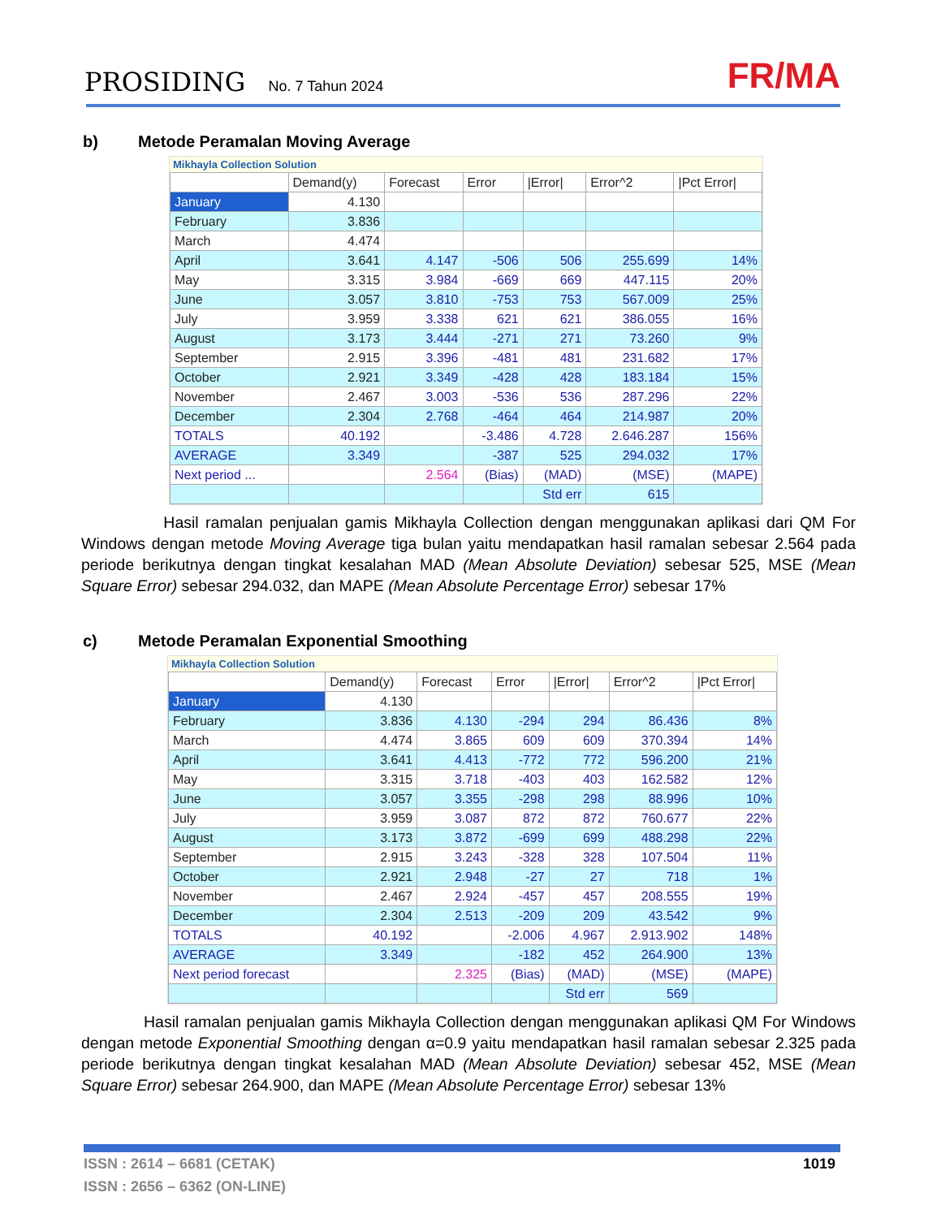PROSIDING No. 7 Tahun 2024 FR/MA
b) Metode Peramalan Moving Average
Mikhayla Collection Solution
| | Demand(y) | Forecast | Error | /Error/ | Error^2 | /Pct Error/ |
| --- | --- | --- | --- | --- | --- | --- |
| January | 4.130 | | | | | |
| February | 3.836 | | | | | |
| March | 4.474 | | | | | |
| April | 3.641 | 4.147 | -506 | 506 | 255.699 | 14% |
| May | 3.315 | 3.984 | -669 | 669 | 447.115 | 20% |
| June | 3.057 | 3.810 | -753 | 753 | 567.009 | 25% |
| July | 3.959 | 3.338 | 621 | 621 | 386.055 | 16% |
| August | 3.173 | 3.444 | -271 | 271 | 73.260 | 9% |
| September | 2.915 | 3.396 | -481 | 481 | 231.682 | 17% |
| October | 2.921 | 3.349 | -428 | 428 | 183.184 | 15% |
| November | 2.467 | 3.003 | -536 | 536 | 287.296 | 22% |
| December | 2.304 | 2.768 | -464 | 464 | 214.987 | 20% |
| TOTALS | 40.192 | | -3.486 | 4.728 | 2.646.287 | 156% |
| AVERAGE | 3.349 | | -387 | 525 | 294.032 | 17% |
| Next period ... | | 2.564 | (Bias) | (MAD) | (MSE) | (MAPE) |
| | | | | Std err | 615 | |
Hasil ramalan penjualan gamis Mikhayla Collection dengan menggunakan aplikasi dari QM For Windows dengan metode Moving Average tiga bulan yaitu mendapatkan hasil ramalan sebesar 2.564 pada periode berikutnya dengan tingkat kesalahan MAD (Mean Absolute Deviation) sebesar 525, MSE (Mean Square Error) sebesar 294.032, dan MAPE (Mean Absolute Percentage Error) sebesar 17%
c) Metode Peramalan Exponential Smoothing
Mikhayla Collection Solution
| | Demand(y) | Forecast | Error | /Error/ | Error^2 | /Pct Error/ |
| --- | --- | --- | --- | --- | --- | --- |
| January | 4.130 | | | | | |
| February | 3.836 | 4.130 | -294 | 294 | 86.436 | 8% |
| March | 4.474 | 3.865 | 609 | 609 | 370.394 | 14% |
| April | 3.641 | 4.413 | -772 | 772 | 596.200 | 21% |
| May | 3.315 | 3.718 | -403 | 403 | 162.582 | 12% |
| June | 3.057 | 3.355 | -298 | 298 | 88.996 | 10% |
| July | 3.959 | 3.087 | 872 | 872 | 760.677 | 22% |
| August | 3.173 | 3.872 | -699 | 699 | 488.298 | 22% |
| September | 2.915 | 3.243 | -328 | 328 | 107.504 | 11% |
| October | 2.921 | 2.948 | -27 | 27 | 718 | 1% |
| November | 2.467 | 2.924 | -457 | 457 | 208.555 | 19% |
| December | 2.304 | 2.513 | -209 | 209 | 43.542 | 9% |
| TOTALS | 40.192 | | -2.006 | 4.967 | 2.913.902 | 148% |
| AVERAGE | 3.349 | | -182 | 452 | 264.900 | 13% |
| Next period forecast | | 2.325 | (Bias) | (MAD) | (MSE) | (MAPE) |
| | | | | Std err | 569 | |
Hasil ramalan penjualan gamis Mikhayla Collection dengan menggunakan aplikasi QM For Windows dengan metode Exponential Smoothing dengan α=0.9 yaitu mendapatkan hasil ramalan sebesar 2.325 pada periode berikutnya dengan tingkat kesalahan MAD (Mean Absolute Deviation) sebesar 452, MSE (Mean Square Error) sebesar 264.900, dan MAPE (Mean Absolute Percentage Error) sebesar 13%
ISSN : 2614 – 6681 (CETAK)
ISSN : 2656 – 6362 (ON-LINE)
1019